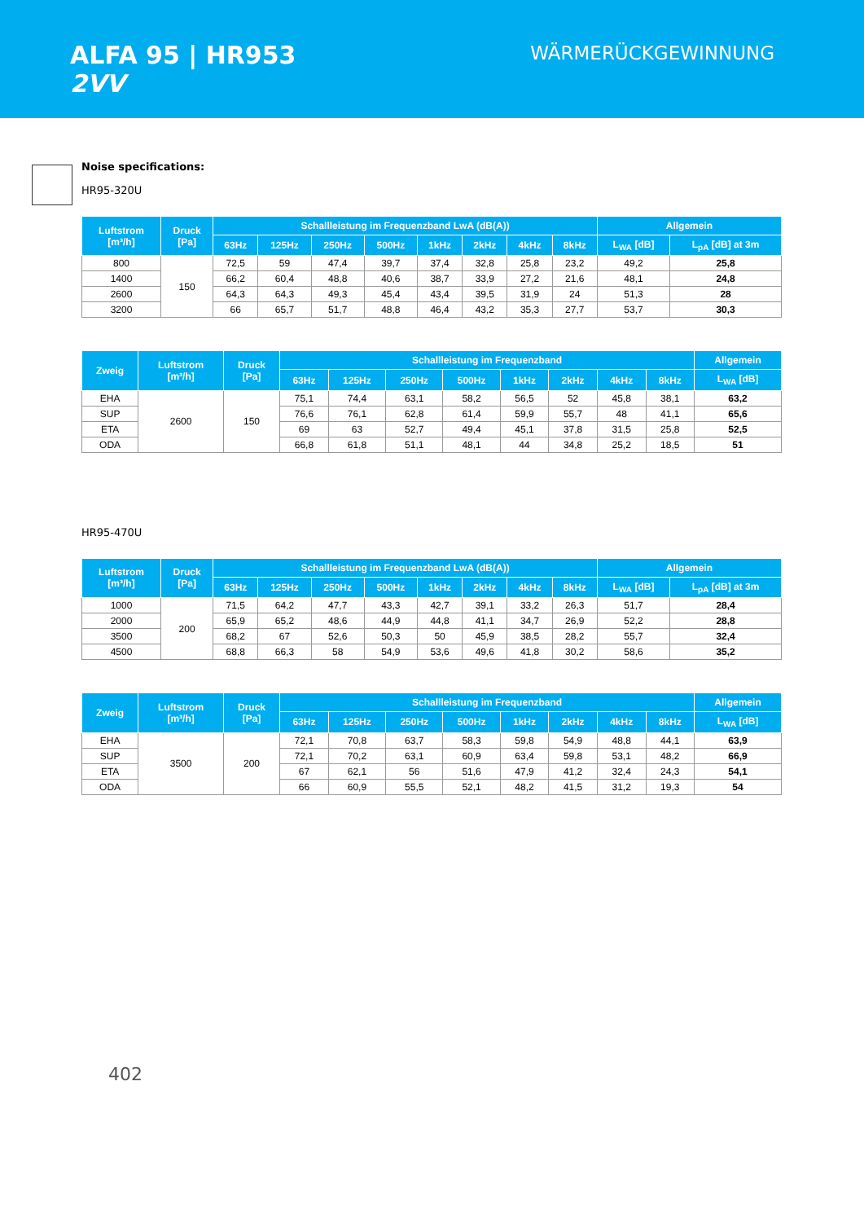ALFA 95 | HR953
2VV
WÄRMERÜCKGEWINNUNG
Noise specifications:
HR95-320U
| Luftstrom [m³/h] | Druck [Pa] | Schallleistung im Frequenzband LwA (dB(A)) | | | | | | | | Allgemein | |
| --- | --- | --- | --- | --- | --- | --- | --- | --- | --- | --- | --- |
| | | 63Hz | 125Hz | 250Hz | 500Hz | 1kHz | 2kHz | 4kHz | 8kHz | L<sub>WA</sub> [dB] | L<sub>pA</sub> [dB] at 3m |
| 800 | 150 | 72,5 | 59 | 47,4 | 39,7 | 37,4 | 32,8 | 25,8 | 23,2 | 49,2 | 25,8 |
| 1400 | | 66,2 | 60,4 | 48,8 | 40,6 | 38,7 | 33,9 | 27,2 | 21,6 | 48,1 | 24,8 |
| 2600 | | 64,3 | 64,3 | 49,3 | 45,4 | 43,4 | 39,5 | 31,9 | 24 | 51,3 | 28 |
| 3200 | | 66 | 65,7 | 51,7 | 48,8 | 46,4 | 43,2 | 35,3 | 27,7 | 53,7 | 30,3 |
| Zweig | Luftstrom [m³/h] | Druck [Pa] | Schallleistung im Frequenzband | | | | | | | | Allgemein |
| --- | --- | --- | --- | --- | --- | --- | --- | --- | --- | --- | --- |
| | | | 63Hz | 125Hz | 250Hz | 500Hz | 1kHz | 2kHz | 4kHz | 8kHz | L<sub>WA</sub> [dB] |
| EHA | 2600 | 150 | 75,1 | 74,4 | 63,1 | 58,2 | 56,5 | 52 | 45,8 | 38,1 | 63,2 |
| SUP | | | 76,6 | 76,1 | 62,8 | 61,4 | 59,9 | 55,7 | 48 | 41,1 | 65,6 |
| ETA | | | 69 | 63 | 52,7 | 49,4 | 45,1 | 37,8 | 31,5 | 25,8 | 52,5 |
| ODA | | | 66,8 | 61,8 | 51,1 | 48,1 | 44 | 34,8 | 25,2 | 18,5 | 51 |
HR95-470U
| Luftstrom [m³/h] | Druck [Pa] | Schallleistung im Frequenzband LwA (dB(A)) | | | | | | | | Allgemein | |
| --- | --- | --- | --- | --- | --- | --- | --- | --- | --- | --- | --- |
| | | 63Hz | 125Hz | 250Hz | 500Hz | 1kHz | 2kHz | 4kHz | 8kHz | L<sub>WA</sub> [dB] | L<sub>pA</sub> [dB] at 3m |
| 1000 | 200 | 71,5 | 64,2 | 47,7 | 43,3 | 42,7 | 39,1 | 33,2 | 26,3 | 51,7 | 28,4 |
| 2000 | | 65,9 | 65,2 | 48,6 | 44,9 | 44,8 | 41,1 | 34,7 | 26,9 | 52,2 | 28,8 |
| 3500 | | 68,2 | 67 | 52,6 | 50,3 | 50 | 45,9 | 38,5 | 28,2 | 55,7 | 32,4 |
| 4500 | | 68,8 | 66,3 | 58 | 54,9 | 53,6 | 49,6 | 41,8 | 30,2 | 58,6 | 35,2 |
| Zweig | Luftstrom [m³/h] | Druck [Pa] | Schallleistung im Frequenzband | | | | | | | | Allgemein |
| --- | --- | --- | --- | --- | --- | --- | --- | --- | --- | --- | --- |
| | | | 63Hz | 125Hz | 250Hz | 500Hz | 1kHz | 2kHz | 4kHz | 8kHz | L<sub>WA</sub> [dB] |
| EHA | 3500 | 200 | 72,1 | 70,8 | 63,7 | 58,3 | 59,8 | 54,9 | 48,8 | 44,1 | 63,9 |
| SUP | | | 72,1 | 70,2 | 63,1 | 60,9 | 63,4 | 59,8 | 53,1 | 48,2 | 66,9 |
| ETA | | | 67 | 62,1 | 56 | 51,6 | 47,9 | 41,2 | 32,4 | 24,3 | 54,1 |
| ODA | | | 66 | 60,9 | 55,5 | 52,1 | 48,2 | 41,5 | 31,2 | 19,3 | 54 |
402